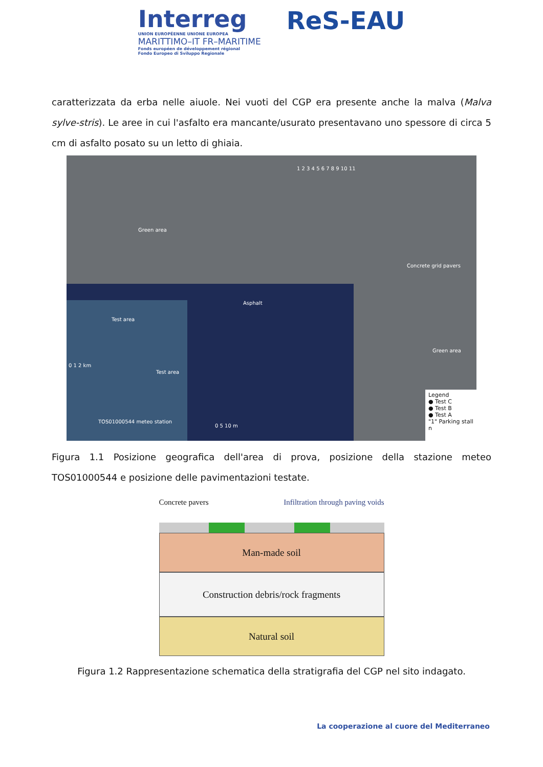Interreg
UNION EUROPÉENNE UNIONE EUROPEA
MARITTIMO–IT FR–MARITIME
Fonds européen de développement régional
Fondo Europeo di Sviluppo Regionale
ReS-EAU
caratterizzata da erba nelle aiuole. Nei vuoti del CGP era presente anche la malva (Malva sylve-stris). Le aree in cui l'asfalto era mancante/usurato presentavano uno spessore di circa 5 cm di asfalto posato su un letto di ghiaia.
Green area
Asphalt
Concrete grid pavers
Green area
1 2 3 4 5 6 7 8 9 10 11
Test area
Test area
0 1 2 km
TOS01000544 meteo station
0 5 10 m
Legend
● Test C
● Test B
● Test A
"1" Parking stall n
Figura 1.1 Posizione geografica dell'area di prova, posizione della stazione meteo TOS01000544 e posizione delle pavimentazioni testate.
Concrete pavers Infiltration through paving voids
Man-made soil
Construction debris/rock fragments
Natural soil
Figura 1.2 Rappresentazione schematica della stratigrafia del CGP nel sito indagato.
La cooperazione al cuore del Mediterraneo